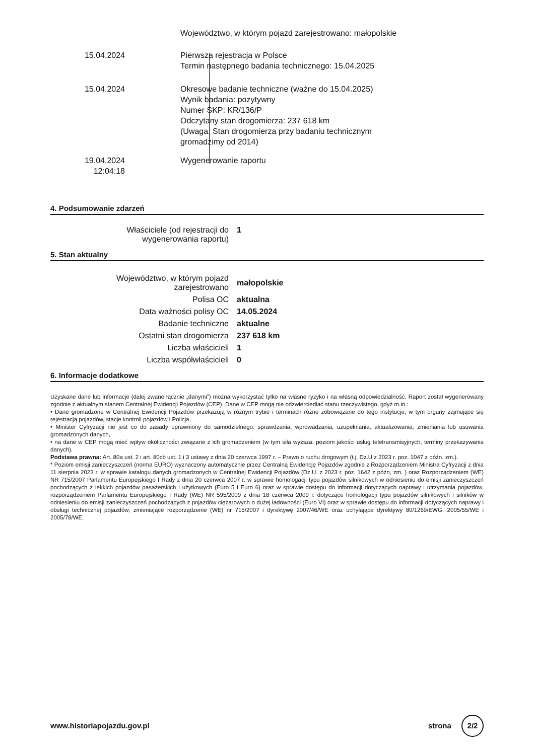Województwo, w którym pojazd zarejestrowano: małopolskie
15.04.2024 Pierwsza rejestracja w Polsce
Termin następnego badania technicznego: 15.04.2025
15.04.2024 Okresowe badanie techniczne (ważne do 15.04.2025)
Wynik badania: pozytywny
Numer SKP: KR/136/P
Odczytany stan drogomierza: 237 618 km
(Uwaga. Stan drogomierza przy badaniu technicznym
gromadzimy od 2014)
19.04.2024
12:04:18
Wygenerowanie raportu
4. Podsumowanie zdarzeń
| Właściciele (od rejestracji do wygenerowania raportu) | 1 |
5. Stan aktualny
| Województwo, w którym pojazd zarejestrowano | małopolskie |
| Polisa OC | aktualna |
| Data ważności polisy OC | 14.05.2024 |
| Badanie techniczne | aktualne |
| Ostatni stan drogomierza | 237 618 km |
| Liczba właścicieli | 1 |
| Liczba współwłaścicieli | 0 |
6. Informacje dodatkowe
Uzyskane dane lub informacje (dalej zwane łącznie „danymi”) można wykorzystać tylko na własne ryzyko i na własną odpowiedzialność. Raport został wygenerowany zgodnie z aktualnym stanem Centralnej Ewidencji Pojazdów (CEP). Dane w CEP mogą nie odzwierciedlać stanu rzeczywistego, gdyż m.in.:
• Dane gromadzone w Centralnej Ewidencji Pojazdów przekazują w różnym trybie i terminach różne zobowiązane do tego instytucje, w tym organy zajmujące się rejestracją pojazdów, stacje kontroli pojazdów i Policja,
• Minister Cyfryzacji nie jest co do zasady uprawniony do samodzielnego: sprawdzania, wprowadzania, uzupełniania, aktualizowania, zmieniania lub usuwania gromadzonych danych,
• na dane w CEP mogą mieć wpływ okoliczności związane z ich gromadzeniem (w tym siła wyższa, poziom jakości usług teletransmisyjnych, terminy przekazywania danych).
Podstawa prawna: Art. 80a ust. 2 i art. 80cb ust. 1 i 3 ustawy z dnia 20 czerwca 1997 r. – Prawo o ruchu drogowym (t.j. Dz.U z 2023 r. poz. 1047 z późn. zm.).
* Poziom emisji zanieczyszczeń (norma EURO) wyznaczony automatycznie przez Centralną Ewidencję Pojazdów zgodnie z Rozporządzeniem Ministra Cyfryzacji z dnia 11 sierpnia 2023 r. w sprawie katalogu danych gromadzonych w Centralnej Ewidencji Pojazdów (Dz.U. z 2023 r. poz. 1642 z późn, zm. ) oraz Rozporządzeniem (WE) NR 715/2007 Parlamentu Europejskiego I Rady z dnia 20 czerwca 2007 r. w sprawie homologacji typu pojazdów silnikowych w odniesieniu do emisji zanieczyszczeń pochodzących z lekkich pojazdów pasażerskich i użytkowych (Euro 5 i Euro 6) oraz w sprawie dostępu do informacji dotyczących naprawy i utrzymania pojazdów, rozporządzeniem Parlamentu Europejskiego I Rady (WE) NR 595/2009 z dnia 18 czerwca 2009 r. dotyczące homologacji typu pojazdów silnikowych i silników w odniesieniu do emisji zanieczyszczeń pochodzących z pojazdów ciężarowych o dużej ładowności (Euro VI) oraz w sprawie dostępu do informacji dotyczących naprawy i obsługi technicznej pojazdów, zmieniające rozporządzenie (WE) nr 715/2007 i dyrektywę 2007/46/WE oraz uchylające dyrektywy 80/1269/EWG, 2005/55/WE i 2005/78/WE.
www.historiapojazdu.gov.pl strona 2/2